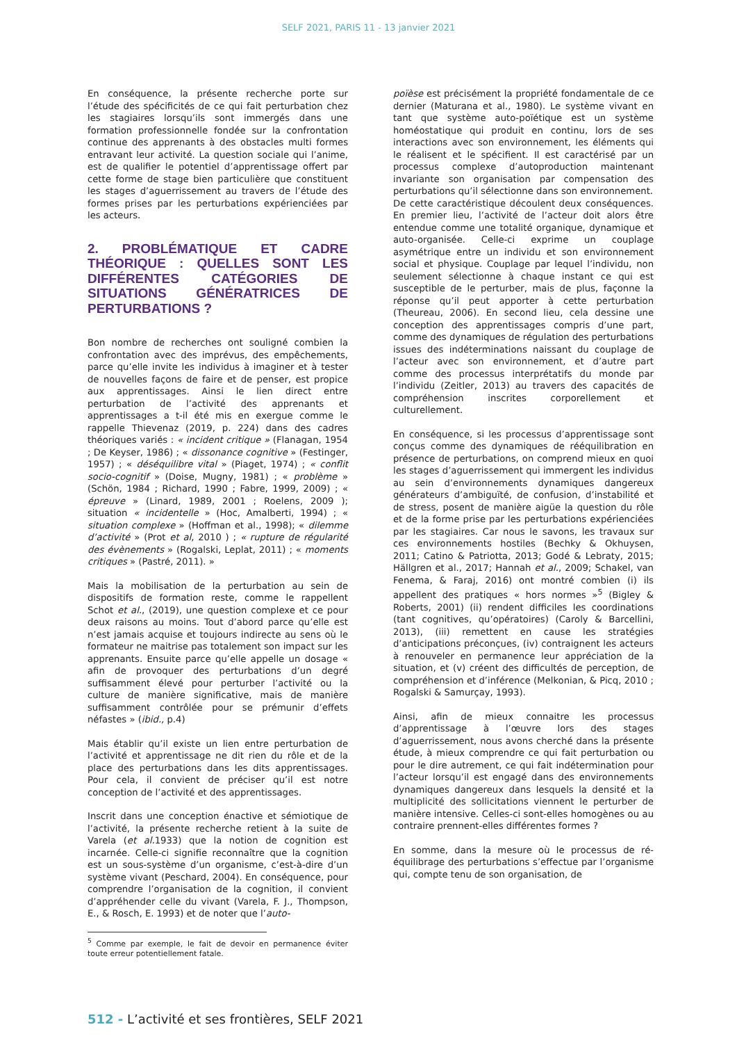SELF 2021, PARIS 11 - 13 janvier 2021
En conséquence, la présente recherche porte sur l’étude des spécificités de ce qui fait perturbation chez les stagiaires lorsqu’ils sont immergés dans une formation professionnelle fondée sur la confrontation continue des apprenants à des obstacles multi formes entravant leur activité. La question sociale qui l’anime, est de qualifier le potentiel d’apprentissage offert par cette forme de stage bien particulière que constituent les stages d’aguerrissement au travers de l’étude des formes prises par les perturbations expérienciées par les acteurs.
2. PROBLÉMATIQUE ET CADRE THÉORIQUE : QUELLES SONT LES DIFFÉRENTES CATÉGORIES DE SITUATIONS GÉNÉRATRICES DE PERTURBATIONS ?
Bon nombre de recherches ont souligné combien la confrontation avec des imprévus, des empêchements, parce qu’elle invite les individus à imaginer et à tester de nouvelles façons de faire et de penser, est propice aux apprentissages. Ainsi le lien direct entre perturbation de l’activité des apprenants et apprentissages a t-il été mis en exergue comme le rappelle Thievenaz (2019, p. 224) dans des cadres théoriques variés : « incident critique » (Flanagan, 1954 ; De Keyser, 1986) ; « dissonance cognitive » (Festinger, 1957) ; « déséquilibre vital » (Piaget, 1974) ; « conflit socio-cognitif » (Doise, Mugny, 1981) ; « problème » (Schön, 1984 ; Richard, 1990 ; Fabre, 1999, 2009) ; « épreuve » (Linard, 1989, 2001 ; Roelens, 2009 ); situation « incidentelle » (Hoc, Amalberti, 1994) ; « situation complexe » (Hoffman et al., 1998); « dilemme d’activité » (Prot et al, 2010 ) ; « rupture de régularité des évènements » (Rogalski, Leplat, 2011) ; « moments critiques » (Pastré, 2011). »
Mais la mobilisation de la perturbation au sein de dispositifs de formation reste, comme le rappellent Schot et al., (2019), une question complexe et ce pour deux raisons au moins. Tout d’abord parce qu’elle est n’est jamais acquise et toujours indirecte au sens où le formateur ne maitrise pas totalement son impact sur les apprenants. Ensuite parce qu’elle appelle un dosage « afin de provoquer des perturbations d’un degré suffisamment élevé pour perturber l’activité ou la culture de manière significative, mais de manière suffisamment contrôlée pour se prémunir d’effets néfastes » (ibid., p.4)
Mais établir qu’il existe un lien entre perturbation de l’activité et apprentissage ne dit rien du rôle et de la place des perturbations dans les dits apprentissages. Pour cela, il convient de préciser qu’il est notre conception de l’activité et des apprentissages.
Inscrit dans une conception énactive et sémiotique de l’activité, la présente recherche retient à la suite de Varela (et al. 1933) que la notion de cognition est incarnée. Celle-ci signifie reconnaître que la cognition est un sous-système d’un organisme, c’est-à-dire d’un système vivant (Peschard, 2004). En conséquence, pour comprendre l’organisation de la cognition, il convient d’appréhender celle du vivant (Varela, F. J., Thompson, E., & Rosch, E. 1993) et de noter que l’auto-
<sup>5</sup> Comme par exemple, le fait de devoir en permanence éviter toute erreur potentiellement fatale.
poïèse est précisément la propriété fondamentale de ce dernier (Maturana et al., 1980). Le système vivant en tant que système auto-poïétique est un système homéostatique qui produit en continu, lors de ses interactions avec son environnement, les éléments qui le réalisent et le spécifient. Il est caractérisé par un processus complexe d’autoproduction maintenant invariante son organisation par compensation des perturbations qu’il sélectionne dans son environnement.
De cette caractéristique découlent deux conséquences. En premier lieu, l’activité de l’acteur doit alors être entendue comme une totalité organique, dynamique et auto-organisée. Celle-ci exprime un couplage asymétrique entre un individu et son environnement social et physique. Couplage par lequel l’individu, non seulement sélectionne à chaque instant ce qui est susceptible de le perturber, mais de plus, façonne la réponse qu’il peut apporter à cette perturbation (Theureau, 2006). En second lieu, cela dessine une conception des apprentissages compris d’une part, comme des dynamiques de régulation des perturbations issues des indéterminations naissant du couplage de l’acteur avec son environnement, et d’autre part comme des processus interprétatifs du monde par l’individu (Zeitler, 2013) au travers des capacités de compréhension inscrites corporellement et culturellement.
En conséquence, si les processus d’apprentissage sont conçus comme des dynamiques de rééquilibration en présence de perturbations, on comprend mieux en quoi les stages d’aguerrissement qui immergent les individus au sein d’environnements dynamiques dangereux générateurs d’ambiguïté, de confusion, d’instabilité et de stress, posent de manière aigüe la question du rôle et de la forme prise par les perturbations expérienciées par les stagiaires. Car nous le savons, les travaux sur ces environnements hostiles (Bechky & Okhuysen, 2011; Catino & Patriotta, 2013; Godé & Lebraty, 2015; Hällgren et al., 2017; Hannah et al., 2009; Schakel, van Fenema, & Faraj, 2016) ont montré combien (i) ils appellent des pratiques « hors normes »<sup>5</sup> (Bigley & Roberts, 2001) (ii) rendent difficiles les coordinations (tant cognitives, qu’opératoires) (Caroly & Barcellini, 2013), (iii) remettent en cause les stratégies d’anticipations préconçues, (iv) contraignent les acteurs à renouveler en permanence leur appréciation de la situation, et (v) créent des difficultés de perception, de compréhension et d’inférence (Melkonian, & Picq, 2010 ; Rogalski & Samurçay, 1993).
Ainsi, afin de mieux connaitre les processus d’apprentissage à l’œuvre lors des stages d’aguerrissement, nous avons cherché dans la présente étude, à mieux comprendre ce qui fait perturbation ou pour le dire autrement, ce qui fait indétermination pour l’acteur lorsqu’il est engagé dans des environnements dynamiques dangereux dans lesquels la densité et la multiplicité des sollicitations viennent le perturber de manière intensive. Celles-ci sont-elles homogènes ou au contraire prennent-elles différentes formes ?
En somme, dans la mesure où le processus de ré-équilibrage des perturbations s’effectue par l’organisme qui, compte tenu de son organisation, de
512 - L’activité et ses frontières, SELF 2021